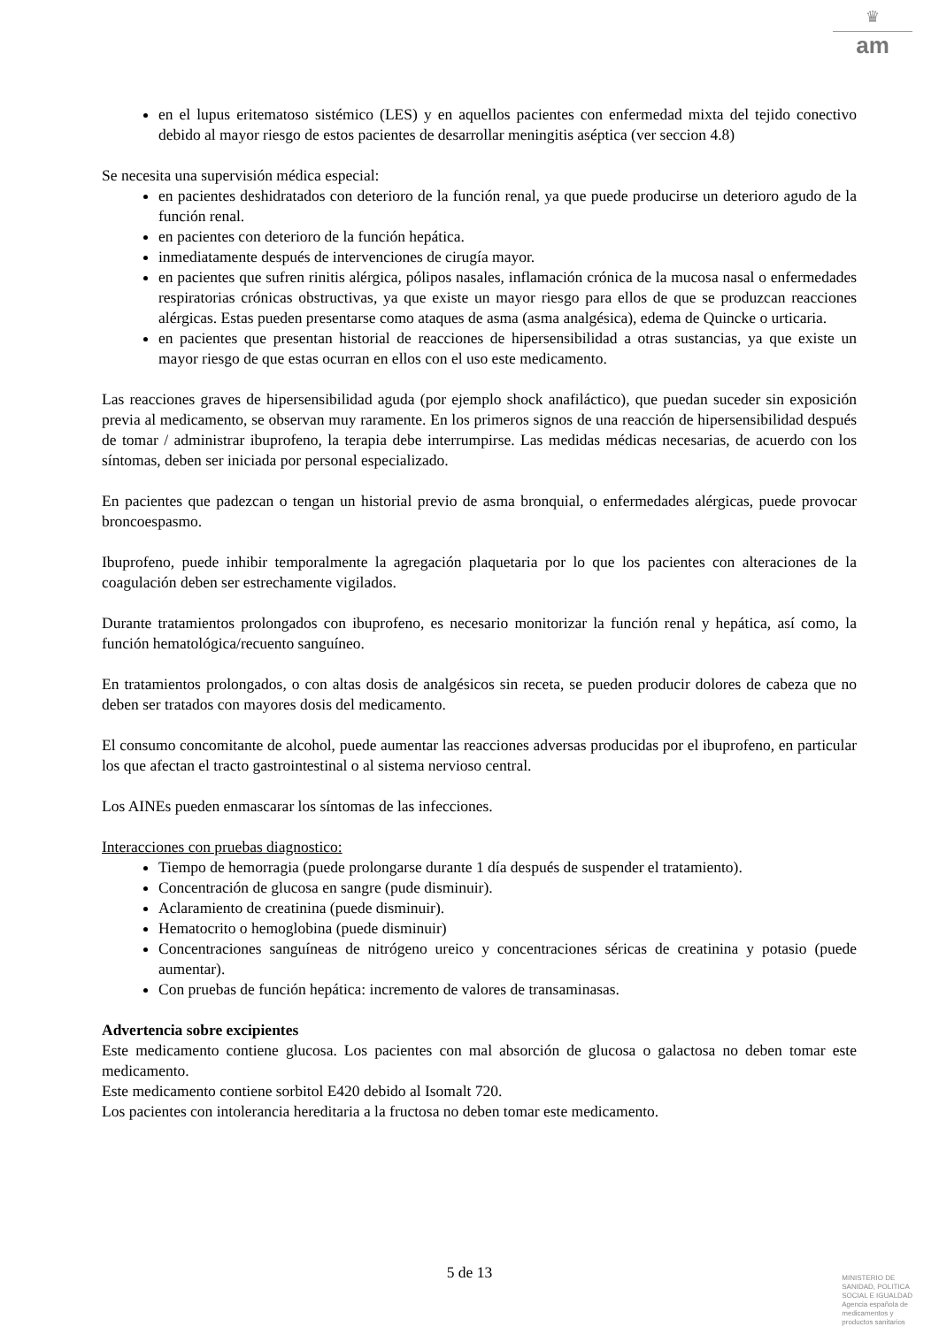♛
am
en el lupus eritematoso sistémico (LES) y en aquellos pacientes con enfermedad mixta del tejido conectivo debido al mayor riesgo de estos pacientes de desarrollar meningitis aséptica (ver seccion 4.8)
Se necesita una supervisión médica especial:
en pacientes deshidratados con deterioro de la función renal, ya que puede producirse un deterioro agudo de la función renal.
en pacientes con deterioro de la función hepática.
inmediatamente después de intervenciones de cirugía mayor.
en pacientes que sufren rinitis alérgica, pólipos nasales, inflamación crónica de la mucosa nasal o enfermedades respiratorias crónicas obstructivas, ya que existe un mayor riesgo para ellos de que se produzcan reacciones alérgicas. Estas pueden presentarse como ataques de asma (asma analgésica), edema de Quincke o urticaria.
en pacientes que presentan historial de reacciones de hipersensibilidad a otras sustancias, ya que existe un mayor riesgo de que estas ocurran en ellos con el uso este medicamento.
Las reacciones graves de hipersensibilidad aguda (por ejemplo shock anafiláctico), que puedan suceder sin exposición previa al medicamento, se observan muy raramente. En los primeros signos de una reacción de hipersensibilidad después de tomar / administrar ibuprofeno, la terapia debe interrumpirse. Las medidas médicas necesarias, de acuerdo con los síntomas, deben ser iniciada por personal especializado.
En pacientes que padezcan o tengan un historial previo de asma bronquial, o enfermedades alérgicas, puede provocar broncoespasmo.
Ibuprofeno, puede inhibir temporalmente la agregación plaquetaria por lo que los pacientes con alteraciones de la coagulación deben ser estrechamente vigilados.
Durante tratamientos prolongados con ibuprofeno, es necesario monitorizar la función renal y hepática, así como, la función hematológica/recuento sanguíneo.
En tratamientos prolongados, o con altas dosis de analgésicos sin receta, se pueden producir dolores de cabeza que no deben ser tratados con mayores dosis del medicamento.
El consumo concomitante de alcohol, puede aumentar las reacciones adversas producidas por el ibuprofeno, en particular los que afectan el tracto gastrointestinal o al sistema nervioso central.
Los AINEs pueden enmascarar los síntomas de las infecciones.
Interacciones con pruebas diagnostico:
Tiempo de hemorragia (puede prolongarse durante 1 día después de suspender el tratamiento).
Concentración de glucosa en sangre (pude disminuir).
Aclaramiento de creatinina (puede disminuir).
Hematocrito o hemoglobina (puede disminuir)
Concentraciones sanguíneas de nitrógeno ureico y concentraciones séricas de creatinina y potasio (puede aumentar).
Con pruebas de función hepática: incremento de valores de transaminasas.
Advertencia sobre excipientes
Este medicamento contiene glucosa. Los pacientes con mal absorción de glucosa o galactosa no deben tomar este medicamento.
Este medicamento contiene sorbitol E420 debido al Isomalt 720.
Los pacientes con intolerancia hereditaria a la fructosa no deben tomar este medicamento.
5 de 13
MINISTERIO DE
SANIDAD, POLITICA
SOCIAL E IGUALDAD
Agencia española de
medicamentos y
productos sanitarios